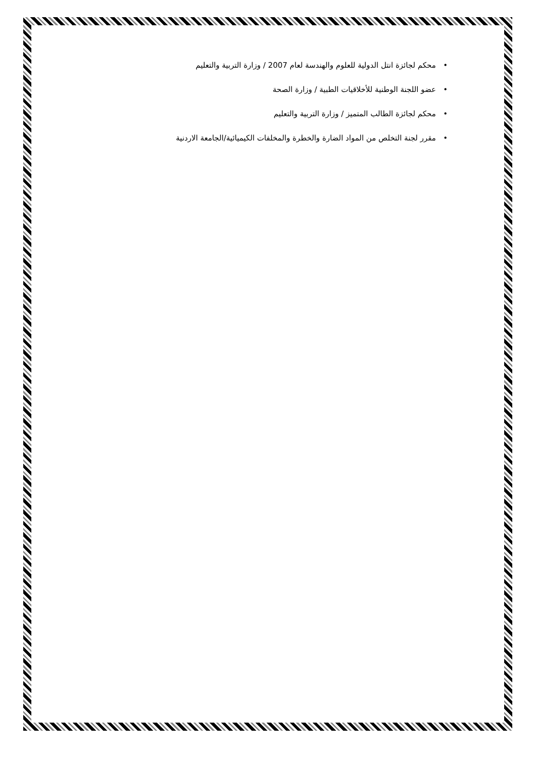• محكم لجائزة انتل الدولية للعلوم والهندسة لعام 2007 / وزارة التربية والتعليم
• عضو اللجنة الوطنية للأخلاقيات الطبية / وزارة الصحة
• محكم لجائزة الطالب المتميز / وزارة التربية والتعليم
• مقرر لجنة التخلص من المواد الضارة والخطرة والمخلفات الكيميائية/الجامعة الاردنية